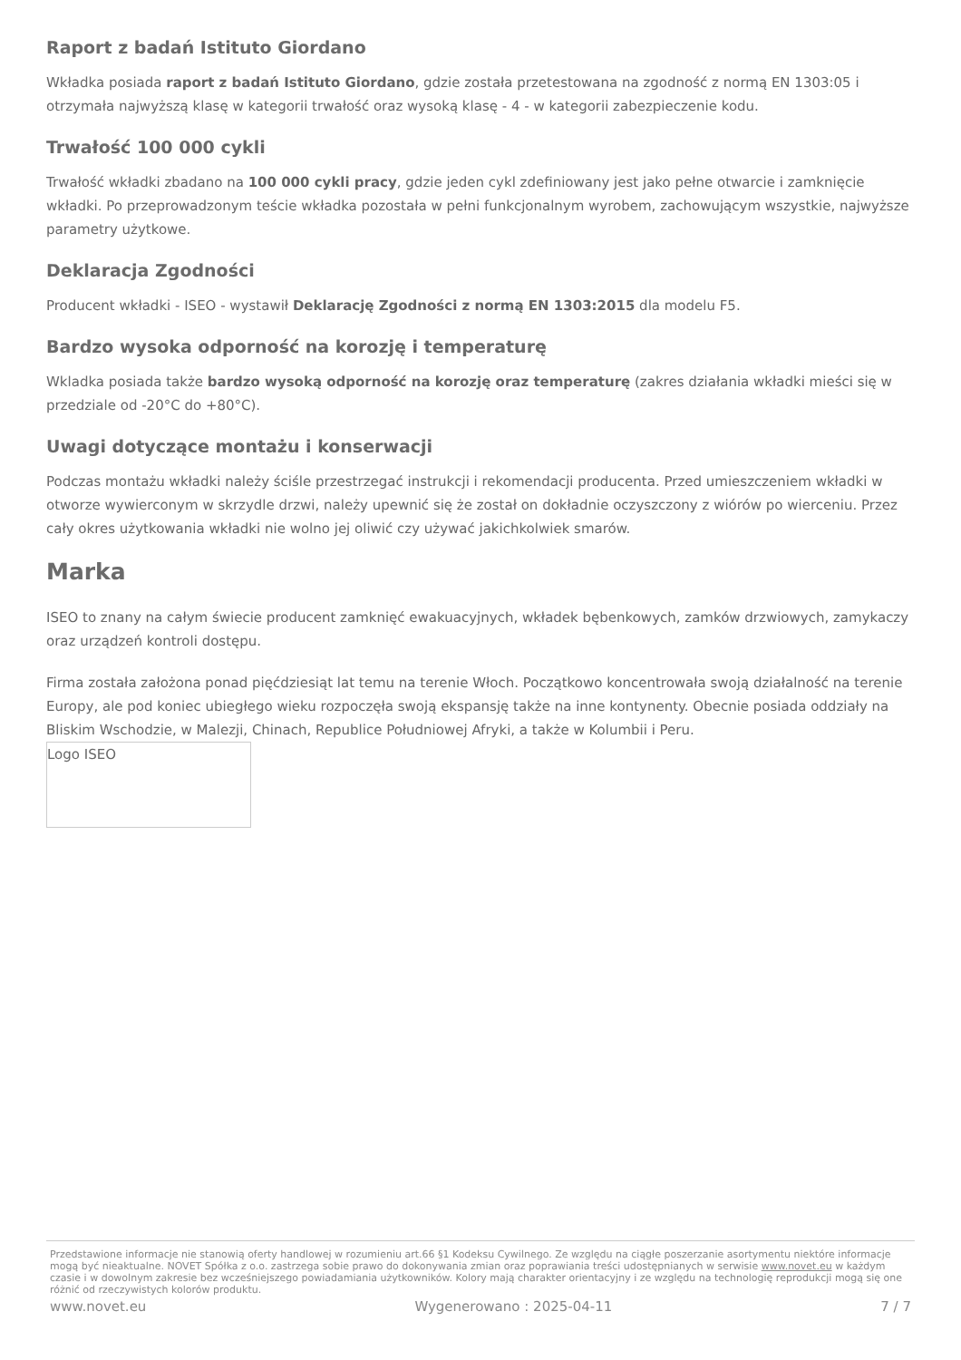Raport z badań Istituto Giordano
Wkładka posiada raport z badań Istituto Giordano, gdzie została przetestowana na zgodność z normą EN 1303:05 i otrzymała najwyższą klasę w kategorii trwałość oraz wysoką klasę - 4 - w kategorii zabezpieczenie kodu.
Trwałość 100 000 cykli
Trwałość wkładki zbadano na 100 000 cykli pracy, gdzie jeden cykl zdefiniowany jest jako pełne otwarcie i zamknięcie wkładki. Po przeprowadzonym teście wkładka pozostała w pełni funkcjonalnym wyrobem, zachowującym wszystkie, najwyższe parametry użytkowe.
Deklaracja Zgodności
Producent wkładki - ISEO - wystawił Deklarację Zgodności z normą EN 1303:2015 dla modelu F5.
Bardzo wysoka odporność na korozję i temperaturę
Wkladka posiada także bardzo wysoką odporność na korozję oraz temperaturę (zakres działania wkładki mieści się w przedziale od -20°C do +80°C).
Uwagi dotyczące montażu i konserwacji
Podczas montażu wkładki należy ściśle przestrzegać instrukcji i rekomendacji producenta. Przed umieszczeniem wkładki w otworze wywierconym w skrzydle drzwi, należy upewnić się że został on dokładnie oczyszczony z wiórów po wierceniu. Przez cały okres użytkowania wkładki nie wolno jej oliwić czy używać jakichkolwiek smarów.
Marka
ISEO to znany na całym świecie producent zamknięć ewakuacyjnych, wkładek bębenkowych, zamków drzwiowych, zamykaczy oraz urządzeń kontroli dostępu.
Firma została założona ponad pięćdziesiąt lat temu na terenie Włoch. Początkowo koncentrowała swoją działalność na terenie Europy, ale pod koniec ubiegłego wieku rozpoczęła swoją ekspansję także na inne kontynenty. Obecnie posiada oddziały na Bliskim Wschodzie, w Malezji, Chinach, Republice Południowej Afryki, a także w Kolumbii i Peru.
Logo ISEO
Przedstawione informacje nie stanowią oferty handlowej w rozumieniu art.66 §1 Kodeksu Cywilnego. Ze względu na ciągłe poszerzanie asortymentu niektóre informacje mogą być nieaktualne. NOVET Spółka z o.o. zastrzega sobie prawo do dokonywania zmian oraz poprawiania treści udostępnianych w serwisie www.novet.eu w każdym czasie i w dowolnym zakresie bez wcześniejszego powiadamiania użytkowników. Kolory mają charakter orientacyjny i ze względu na technologię reprodukcji mogą się one różnić od rzeczywistych kolorów produktu.
www.novet.eu Wygenerowano : 2025-04-11 7 / 7